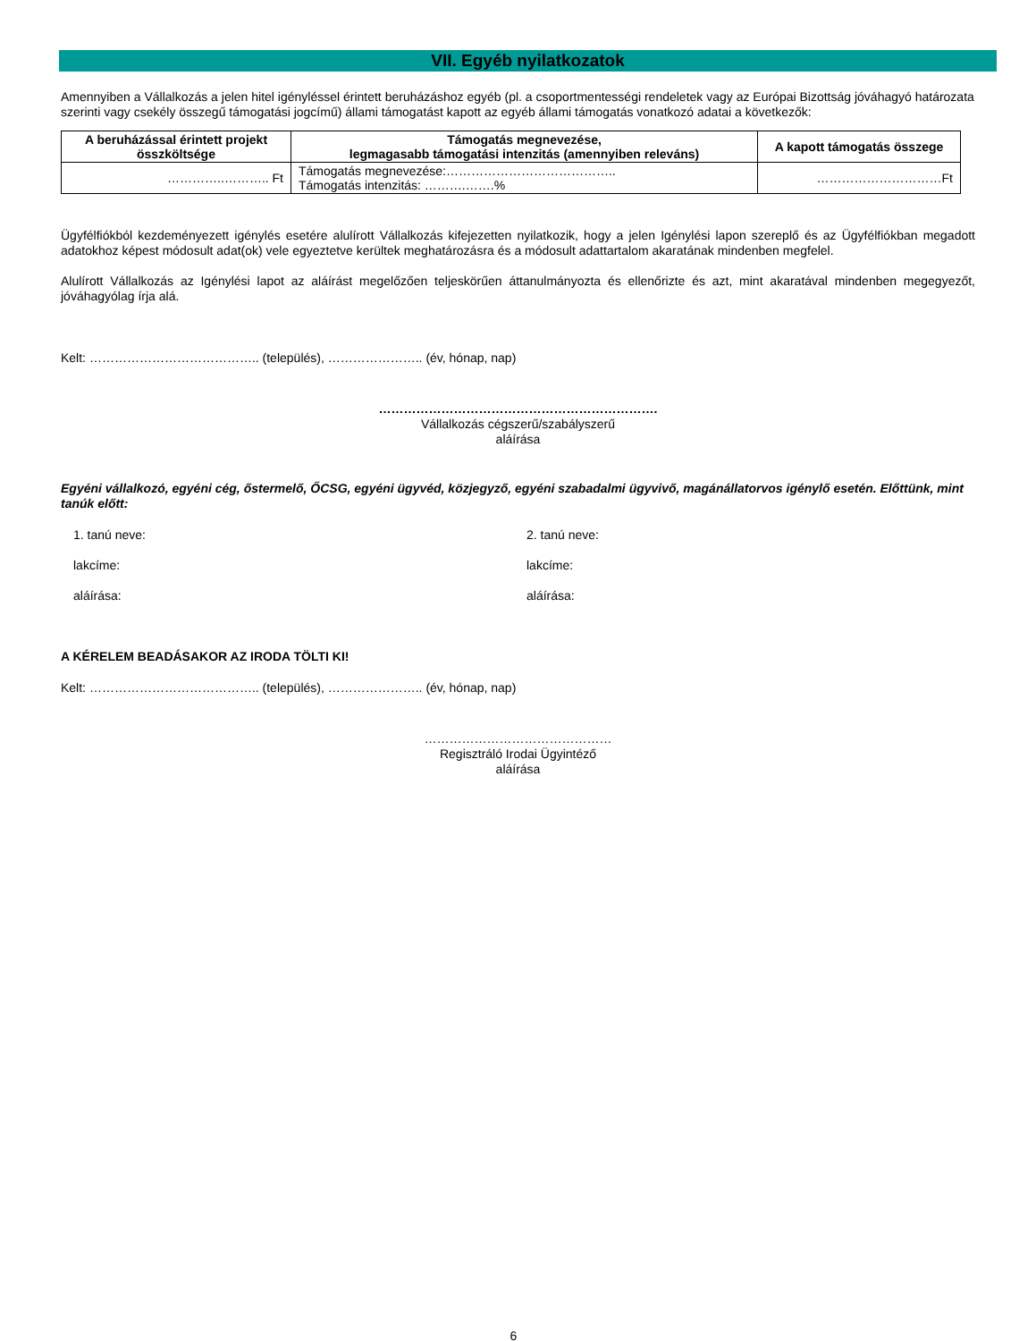VII. Egyéb nyilatkozatok
Amennyiben a Vállalkozás a jelen hitel igényléssel érintett beruházáshoz egyéb (pl. a csoportmentességi rendeletek vagy az Európai Bizottság jóváhagyó határozata szerinti vagy csekély összegű támogatási jogcímű) állami támogatást kapott az egyéb állami támogatás vonatkozó adatai a következők:
| A beruházással érintett projekt összköltsége | Támogatás megnevezése, legmagasabb támogatási intenzitás (amennyiben releváns) | A kapott támogatás összege |
| --- | --- | --- |
| …………..……….. Ft | Támogatás megnevezése:………………………………….. Támogatás intenzitás: ……….…….% | …………………………Ft |
Ügyfélfiókból kezdeményezett igénylés esetére alulírott Vállalkozás kifejezetten nyilatkozik, hogy a jelen Igénylési lapon szereplő és az Ügyfélfiókban megadott adatokhoz képest módosult adat(ok) vele egyeztetve kerültek meghatározásra és a módosult adattartalom akaratának mindenben megfelel.
Alulírott Vállalkozás az Igénylési lapot az aláírást megelőzően teljeskörűen áttanulmányozta és ellenőrizte és azt, mint akaratával mindenben megegyezőt, jóváhagyólag írja alá.
Kelt: ………………………………….. (település), ………………….. (év, hónap, nap)
………………………………………………………….
Vállalkozás cégszerű/szabályszerű
aláírása
Egyéni vállalkozó, egyéni cég, őstermelő, ŐCSG, egyéni ügyvéd, közjegyző, egyéni szabadalmi ügyvivő, magánállatorvos igénylő esetén. Előttünk, mint tanúk előtt:
1. tanú neve: 2. tanú neve:
lakcíme: lakcíme:
aláírása: aláírása:
A KÉRELEM BEADÁSAKOR AZ IRODA TÖLTI KI!
Kelt: ………………………………….. (település), ………………….. (év, hónap, nap)
………………………………………
Regisztráló Irodai Ügyintéző
aláírása
6